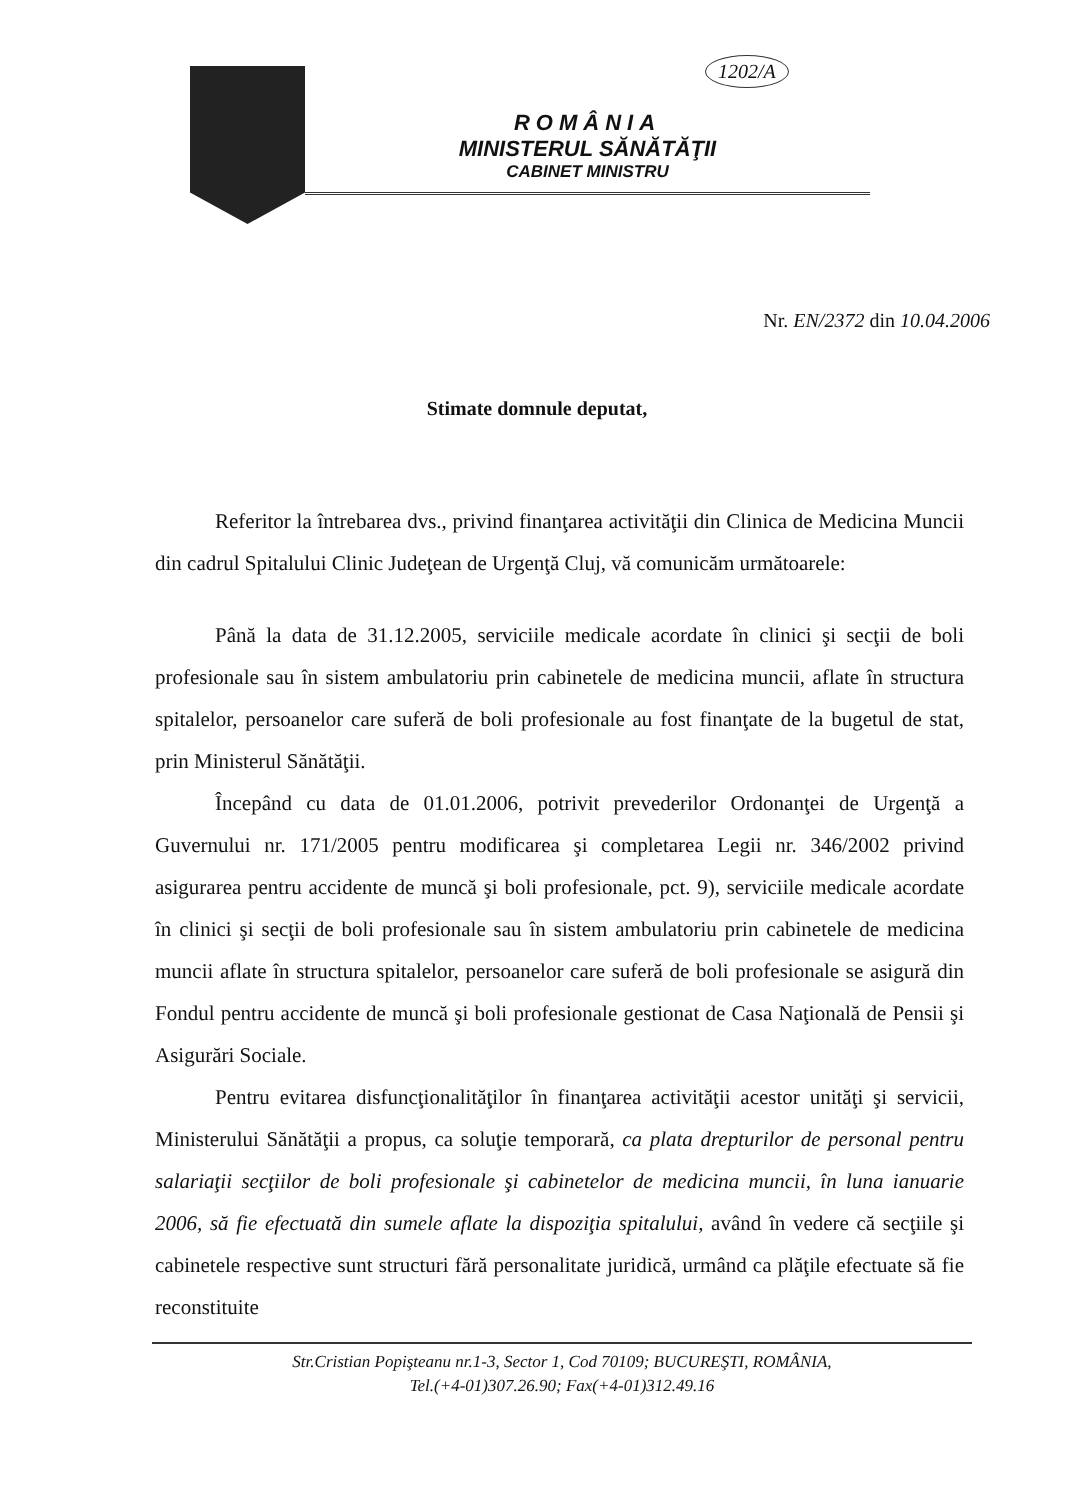1202/A
ROMÂNIA
MINISTERUL SĂNĂTĂŢII
CABINET MINISTRU
Nr. EN/2372 din 10.04.2006
Stimate domnule deputat,
Referitor la întrebarea dvs., privind finanţarea activităţii din Clinica de Medicina Muncii din cadrul Spitalului Clinic Judeţean de Urgenţă Cluj, vă comunicăm următoarele:
Până la data de 31.12.2005, serviciile medicale acordate în clinici şi secţii de boli profesionale sau în sistem ambulatoriu prin cabinetele de medicina muncii, aflate în structura spitalelor, persoanelor care suferă de boli profesionale au fost finanţate de la bugetul de stat, prin Ministerul Sănătăţii.
Începând cu data de 01.01.2006, potrivit prevederilor Ordonanţei de Urgenţă a Guvernului nr. 171/2005 pentru modificarea şi completarea Legii nr. 346/2002 privind asigurarea pentru accidente de muncă şi boli profesionale, pct. 9), serviciile medicale acordate în clinici şi secţii de boli profesionale sau în sistem ambulatoriu prin cabinetele de medicina muncii aflate în structura spitalelor, persoanelor care suferă de boli profesionale se asigură din Fondul pentru accidente de muncă şi boli profesionale gestionat de Casa Naţională de Pensii şi Asigurări Sociale.
Pentru evitarea disfuncţionalităţilor în finanţarea activităţii acestor unităţi şi servicii, Ministerului Sănătăţii a propus, ca soluţie temporară, ca plata drepturilor de personal pentru salariaţii secţiilor de boli profesionale şi cabinetelor de medicina muncii, în luna ianuarie 2006, să fie efectuată din sumele aflate la dispoziţia spitalului, având în vedere că secţiile şi cabinetele respective sunt structuri fără personalitate juridică, urmând ca plăţile efectuate să fie reconstituite
Str.Cristian Popişteanu nr.1-3, Sector 1, Cod 70109; BUCUREŞTI, ROMÂNIA,
Tel.(+4-01)307.26.90; Fax(+4-01)312.49.16